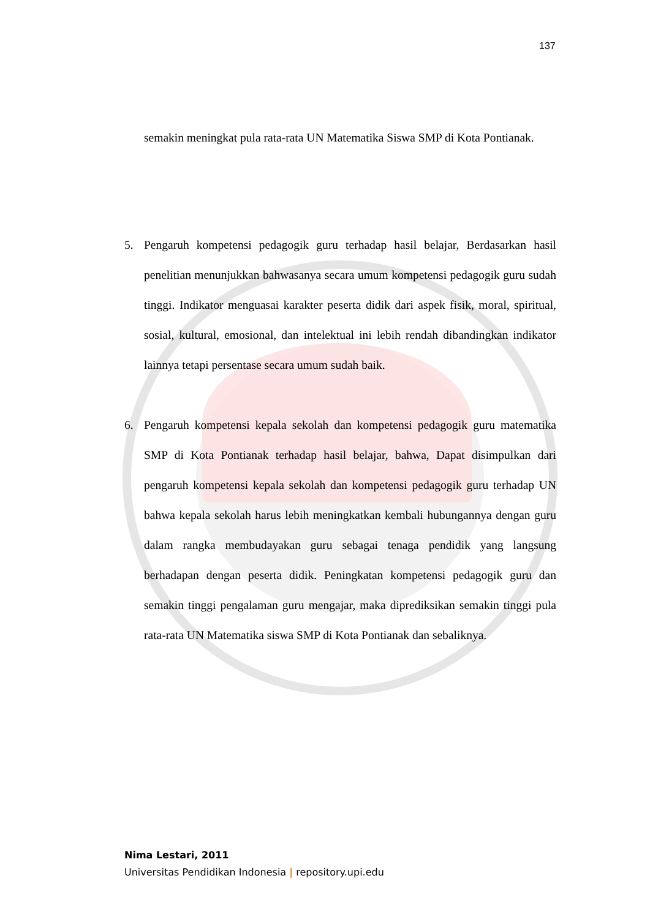137
semakin meningkat pula rata-rata UN Matematika Siswa SMP di Kota Pontianak.
5. Pengaruh kompetensi pedagogik guru terhadap hasil belajar, Berdasarkan hasil penelitian menunjukkan bahwasanya secara umum kompetensi pedagogik guru sudah tinggi. Indikator menguasai karakter peserta didik dari aspek fisik, moral, spiritual, sosial, kultural, emosional, dan intelektual ini lebih rendah dibandingkan indikator lainnya tetapi persentase secara umum sudah baik.
6. Pengaruh kompetensi kepala sekolah dan kompetensi pedagogik guru matematika SMP di Kota Pontianak terhadap hasil belajar, bahwa, Dapat disimpulkan dari pengaruh kompetensi kepala sekolah dan kompetensi pedagogik guru terhadap UN bahwa kepala sekolah harus lebih meningkatkan kembali hubungannya dengan guru dalam rangka membudayakan guru sebagai tenaga pendidik yang langsung berhadapan dengan peserta didik. Peningkatan kompetensi pedagogik guru dan semakin tinggi pengalaman guru mengajar, maka diprediksikan semakin tinggi pula rata-rata UN Matematika siswa SMP di Kota Pontianak dan sebaliknya.
Nima Lestari, 2011
Universitas Pendidikan Indonesia | repository.upi.edu